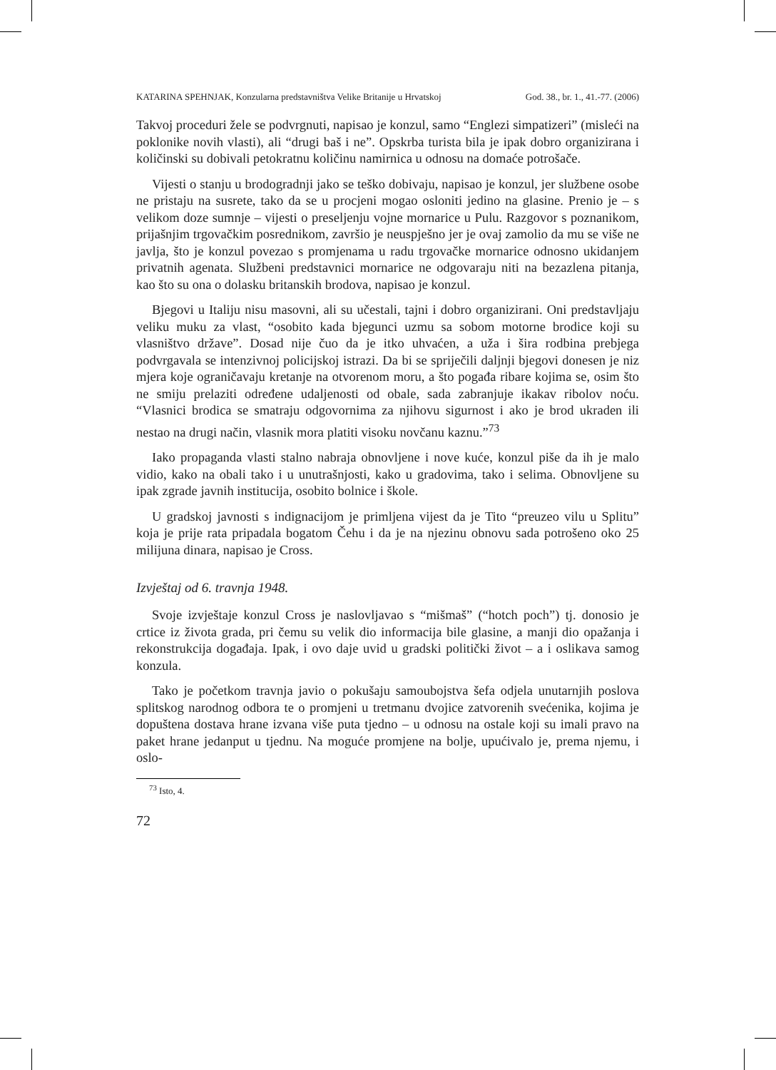KATARINA SPEHNJAK, Konzularna predstavništva Velike Britanije u Hrvatskoj God. 38., br. 1., 41.-77. (2006)
Takvoj proceduri žele se podvrgnuti, napisao je konzul, samo “Englezi simpatizeri” (misleći na poklonike novih vlasti), ali “drugi baš i ne”. Opskrba turista bila je ipak dobro organizirana i količinski su dobivali petokratnu količinu namirnica u odnosu na domaće potrošače.
Vijesti o stanju u brodogradnji jako se teško dobivaju, napisao je konzul, jer službene osobe ne pristaju na susrete, tako da se u procjeni mogao osloniti jedino na glasine. Prenio je – s velikom doze sumnje – vijesti o preseljenju vojne mornarice u Pulu. Razgovor s poznanikom, prijašnjim trgovačkim posrednikom, završio je neuspješno jer je ovaj zamolio da mu se više ne javlja, što je konzul povezao s promjenama u radu trgovačke mornarice odnosno ukidanjem privatnih agenata. Službeni predstavnici mornarice ne odgovaraju niti na bezazlena pitanja, kao što su ona o dolasku britanskih brodova, napisao je konzul.
Bjegovi u Italiju nisu masovni, ali su učestali, tajni i dobro organizirani. Oni predstavljaju veliku muku za vlast, “osobito kada bjegunci uzmu sa sobom motorne brodice koji su vlasništvo države”. Dosad nije čuo da je itko uhvaćen, a uža i šira rodbina prebjega podvrgavala se intenzivnoj policijskoj istrazi. Da bi se spriječili daljnji bjegovi donesen je niz mjera koje ograničavaju kretanje na otvorenom moru, a što pogađa ribare kojima se, osim što ne smiju prelaziti određene udaljenosti od obale, sada zabranjuje ikakav ribolov noću. “Vlasnici brodica se smatraju odgovornima za njihovu sigurnost i ako je brod ukraden ili nestao na drugi način, vlasnik mora platiti visoku novčanu kaznu.”<sup>73</sup>
Iako propaganda vlasti stalno nabraja obnovljene i nove kuće, konzul piše da ih je malo vidio, kako na obali tako i u unutrašnjosti, kako u gradovima, tako i selima. Obnovljene su ipak zgrade javnih institucija, osobito bolnice i škole.
U gradskoj javnosti s indignacijom je primljena vijest da je Tito “preuzeo vilu u Splitu” koja je prije rata pripadala bogatom Čehu i da je na njezinu obnovu sada potrošeno oko 25 milijuna dinara, napisao je Cross.
Izvještaj od 6. travnja 1948.
Svoje izvještaje konzul Cross je naslovljavao s “mišmaš” (“hotch poch”) tj. donosio je crtice iz života grada, pri čemu su velik dio informacija bile glasine, a manji dio opažanja i rekonstrukcija događaja. Ipak, i ovo daje uvid u gradski politički život – a i oslikava samog konzula.
Tako je početkom travnja javio o pokušaju samoubojstva šefa odjela unutarnjih poslova splitskog narodnog odbora te o promjeni u tretmanu dvojice zatvorenih svećenika, kojima je dopuštena dostava hrane izvana više puta tjedno – u odnosu na ostale koji su imali pravo na paket hrane jedanput u tjednu. Na moguće promjene na bolje, upućivalo je, prema njemu, i oslo-
<sup>73</sup> Isto, 4.
72